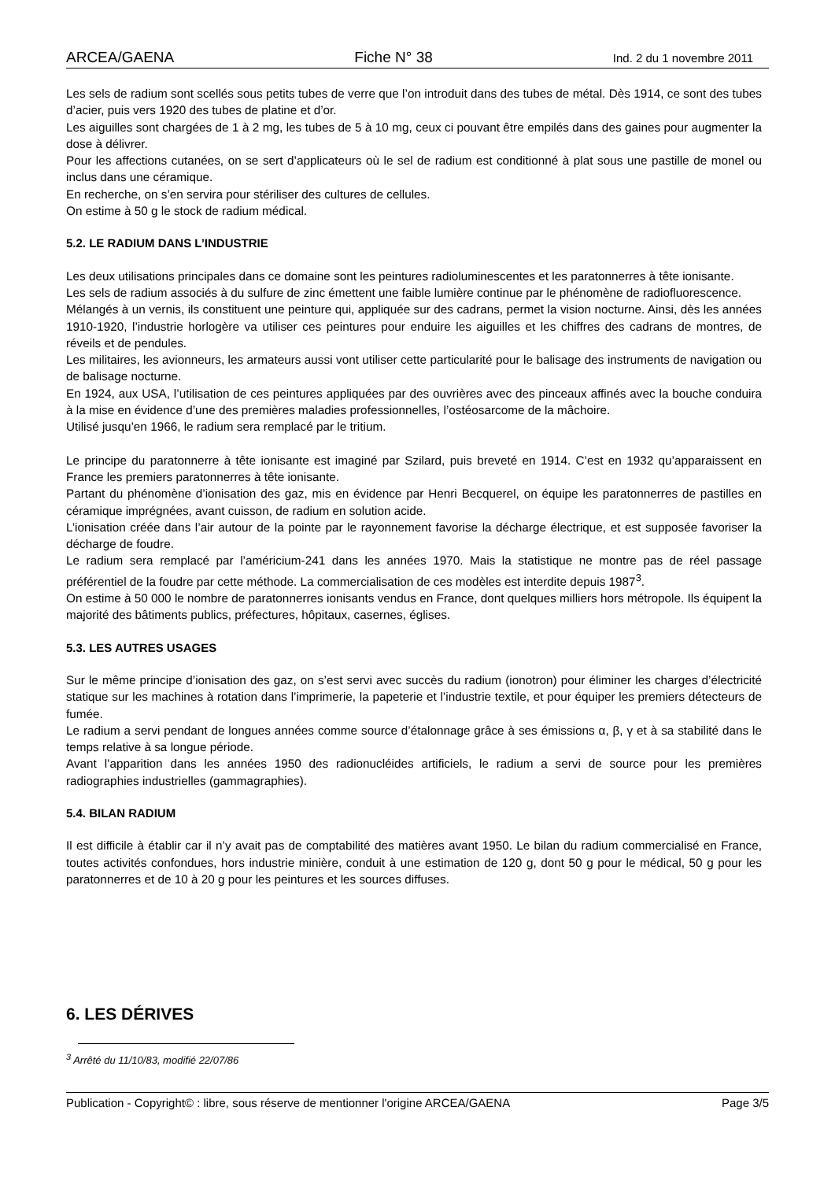ARCEA/GAENA Fiche N° 38 Ind. 2 du 1 novembre 2011
Les sels de radium sont scellés sous petits tubes de verre que l’on introduit dans des tubes de métal. Dès 1914, ce sont des tubes d’acier, puis vers 1920 des tubes de platine et d’or.
Les aiguilles sont chargées de 1 à 2 mg, les tubes de 5 à 10 mg, ceux ci pouvant être empilés dans des gaines pour augmenter la dose à délivrer.
Pour les affections cutanées, on se sert d’applicateurs où le sel de radium est conditionné à plat sous une pastille de monel ou inclus dans une céramique.
En recherche, on s’en servira pour stériliser des cultures de cellules.
On estime à 50 g le stock de radium médical.
5.2. LE RADIUM DANS L’INDUSTRIE
Les deux utilisations principales dans ce domaine sont les peintures radioluminescentes et les paratonnerres à tête ionisante.
Les sels de radium associés à du sulfure de zinc émettent une faible lumière continue par le phénomène de radiofluorescence.
Mélangés à un vernis, ils constituent une peinture qui, appliquée sur des cadrans, permet la vision nocturne. Ainsi, dès les années 1910-1920, l’industrie horlogère va utiliser ces peintures pour enduire les aiguilles et les chiffres des cadrans de montres, de réveils et de pendules.
Les militaires, les avionneurs, les armateurs aussi vont utiliser cette particularité pour le balisage des instruments de navigation ou de balisage nocturne.
En 1924, aux USA, l’utilisation de ces peintures appliquées par des ouvrières avec des pinceaux affinés avec la bouche conduira à la mise en évidence d’une des premières maladies professionnelles, l’ostéosarcome de la mâchoire.
Utilisé jusqu’en 1966, le radium sera remplacé par le tritium.
Le principe du paratonnerre à tête ionisante est imaginé par Szilard, puis breveté en 1914. C’est en 1932 qu’apparaissent en France les premiers paratonnerres à tête ionisante.
Partant du phénomène d’ionisation des gaz, mis en évidence par Henri Becquerel, on équipe les paratonnerres de pastilles en céramique imprégnées, avant cuisson, de radium en solution acide.
L’ionisation créée dans l’air autour de la pointe par le rayonnement favorise la décharge électrique, et est supposée favoriser la décharge de foudre.
Le radium sera remplacé par l’américium-241 dans les années 1970. Mais la statistique ne montre pas de réel passage préférentiel de la foudre par cette méthode. La commercialisation de ces modèles est interdite depuis 1987<sup>3</sup>.
On estime à 50 000 le nombre de paratonnerres ionisants vendus en France, dont quelques milliers hors métropole. Ils équipent la majorité des bâtiments publics, préfectures, hôpitaux, casernes, églises.
5.3. LES AUTRES USAGES
Sur le même principe d’ionisation des gaz, on s’est servi avec succès du radium (ionotron) pour éliminer les charges d’électricité statique sur les machines à rotation dans l’imprimerie, la papeterie et l’industrie textile, et pour équiper les premiers détecteurs de fumée.
Le radium a servi pendant de longues années comme source d’étalonnage grâce à ses émissions α, β, γ et à sa stabilité dans le temps relative à sa longue période.
Avant l’apparition dans les années 1950 des radionucléides artificiels, le radium a servi de source pour les premières radiographies industrielles (gammagraphies).
5.4. BILAN RADIUM
Il est difficile à établir car il n’y avait pas de comptabilité des matières avant 1950. Le bilan du radium commercialisé en France, toutes activités confondues, hors industrie minière, conduit à une estimation de 120 g, dont 50 g pour le médical, 50 g pour les paratonnerres et de 10 à 20 g pour les peintures et les sources diffuses.
6. LES DÉRIVES
<sup>3</sup> Arrêté du 11/10/83, modifié 22/07/86
Publication - Copyright© : libre, sous réserve de mentionner l'origine ARCEA/GAENA Page 3/5